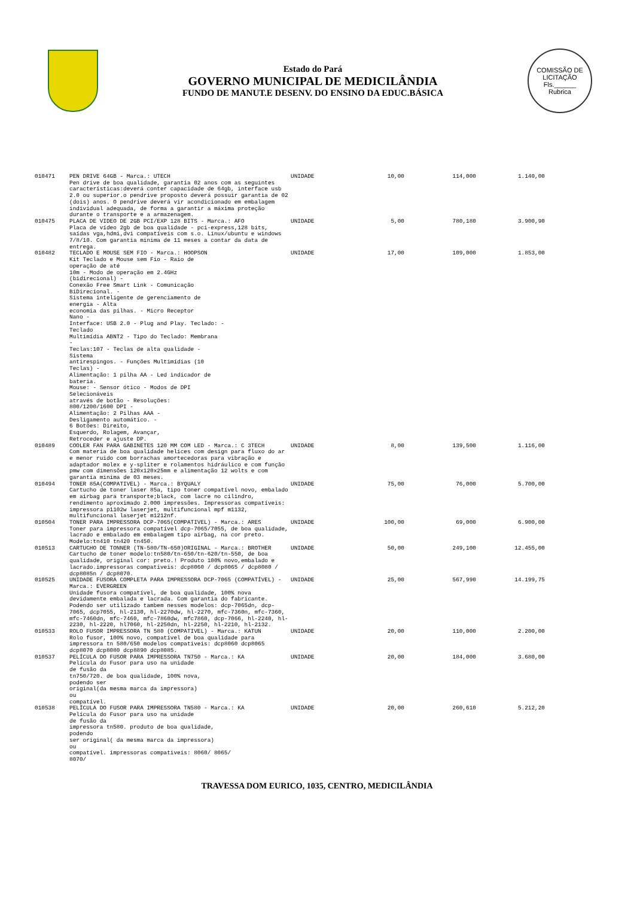Estado do Pará
GOVERNO MUNICIPAL DE MEDICILÂNDIA
FUNDO DE MANUT.E DESENV. DO ENSINO DA EDUC.BÁSICA
COMISSÃO DE LICITAÇÃO
Fls.______
Rubrica
| 010471 | PEN DRIVE 64GB - Marca.: UTECH Pen drive de boa qualidade, garantia 02 anos com as seguintes características:deverá conter capacidade de 64gb, interface usb 2.0 ou superior.o pendrive proposto deverá possuir garantia de 02 (dois) anos. O pendrive deverá vir acondicionado em embalagem individual adequada, de forma a garantir a máxima proteção durante o transporte e a armazenagem. | UNIDADE | 10,00 | 114,000 | 1.140,00 |
| 010475 | PLACA DE VIDEO DE 2GB PCI/EXP 128 BITS - Marca.: AFO Placa de vídeo 2gb de boa qualidade - pci-express,128 bits, saídas vga,hdmi,dvi compatíveis com s.o. Linux/ubuntu e windows 7/8/10. Com garantia minima de 11 meses a contar da data de entrega. | UNIDADE | 5,00 | 780,180 | 3.900,90 |
| 010482 | TECLADO E MOUSE SEM FIO - Marca.: HOOPSON Kit Teclado e Mouse sem Fio - Raio de operação de até 10m - Modo de operação em 2.4GHz (bidirecional) - Conexão Free Smart Link - Comunicação BiDirecional. - Sistema inteligente de gerenciamento de energia - Alta economia das pilhas. - Micro Receptor Nano - Interface: USB 2.0 - Plug and Play. Teclado: - Teclado Multimídia ABNT2 - Tipo do Teclado: Membrana - Teclas:107 - Teclas de alta qualidade - Sistema antirespingos. - Funções Multimídias (10 Teclas) - Alimentação: 1 pilha AA - Led indicador de bateria. Mouse: - Sensor ótico - Modos de DPI Selecionáveis através de botão - Resoluções: 800/1200/1600 DPI - Alimentação: 2 Pilhas AAA - Desligamento automático. - 6 Botões: Direito, Esquerdo, Rolagem, Avançar, Retroceder e ajuste DP. | UNIDADE | 17,00 | 109,000 | 1.853,00 |
| 010489 | COOLER FAN PARA GABINETES 120 MM COM LED - Marca.: C 3TECH Com materia de boa qualidade helices com design para fluxo do ar e menor ruido com borrachas amortecedoras para vibração e adaptador molex e y-spliter e rolamentos hidráulico e com função pmw com dimensões 120x120x25mm e alimentação 12 wolts e com garantia minima de 03 meses. | UNIDADE | 8,00 | 139,500 | 1.116,00 |
| 010494 | TONER 85A(COMPATIVEL) - Marca.: BYQUALY Cartucho de toner laser 85a, tipo toner compatível novo, embalado em airbag para transporte;black, com lacre no cilindro, rendimento aproximado 2.000 impressões. Impressoras compatíveis: impressora p1102w laserjet, multifuncional mpf m1132, multifuncional laserjet m1212nf. | UNIDADE | 75,00 | 76,000 | 5.700,00 |
| 010504 | TONER PARA IMPRESSORA DCP-7065(COMPATIVEL) - Marca.: ARES Toner para impressora compatível dcp-7065/7055, de boa qualidade, lacrado e embalado em embalagem tipo airbag, na cor preto. Modelo:tn410 tn420 tn450. | UNIDADE | 100,00 | 69,000 | 6.900,00 |
| 010513 | CARTUCHO DE TONNER (TN-580/TN-650)ORIGINAL - Marca.: BROTHER Cartucho de toner modelo:tn580/tn-650/tn-620/tn-550, de boa qualidade, original cor: preto.! Produto 100% novo,embalado e lacrado.impressoras compativeis: dcp8060 / dcp8065 / dcp8080 / dcp8085n / dcp8070. | UNIDADE | 50,00 | 249,100 | 12.455,00 |
| 010525 | UNIDADE FUSORA COMPLETA PARA IMPRESSORA DCP-7065 (COMPATÍVEL) - Marca.: EVERGREEN Unidade fusora compatível, de boa qualidade, 100% nova devidamente embalada e lacrada. Com garantia do fabricante. Podendo ser utilizado tambem nesses modelos: dcp-7065dn, dcp-7065, dcp7055, hl-2130, hl-2270dw, hl-2270, mfc-7360n, mfc-7360, mfc-7460dn, mfc-7460, mfc-7860dw, mfc7860, dcp-7066, hl-2240, hl-2230, hl-2220, hl7060, hl-2250dn, hl-2250, hl-2210, hl-2132. | UNIDADE | 25,00 | 567,990 | 14.199,75 |
| 010533 | ROLO FUSOR IMPRESSORA TN 580 (COMPATIVEL) - Marca.: KATUN Rolo fusor, 100% novo, compatível de boa qualidade para impressora tn 580/650 modelos compativeis: dcp8060 dcp8065 dcp8070 dcp8080 dcp8890 dcp8085. | UNIDADE | 20,00 | 110,000 | 2.200,00 |
| 010537 | PELÍCULA DO FUSOR PARA IMPRESSORA TN750 - Marca.: KA Película do Fusor para uso na unidade de fusão da tn750/720. de boa qualidade, 100% nova, podendo ser original(da mesma marca da impressora) ou compatível. | UNIDADE | 20,00 | 184,000 | 3.680,00 |
| 010538 | PELÍCULA DO FUSOR PARA IMPRESSORA TN580 - Marca.: KA Película do Fusor para uso na unidade de fusão da impressora tn580. produto de boa qualidade, podendo ser original( da mesma marca da impressora) ou compatível. impressoras compativeis: 8060/ 8065/ 8070/ | UNIDADE | 20,00 | 260,610 | 5.212,20 |
TRAVESSA DOM EURICO, 1035, CENTRO, MEDICILÂNDIA